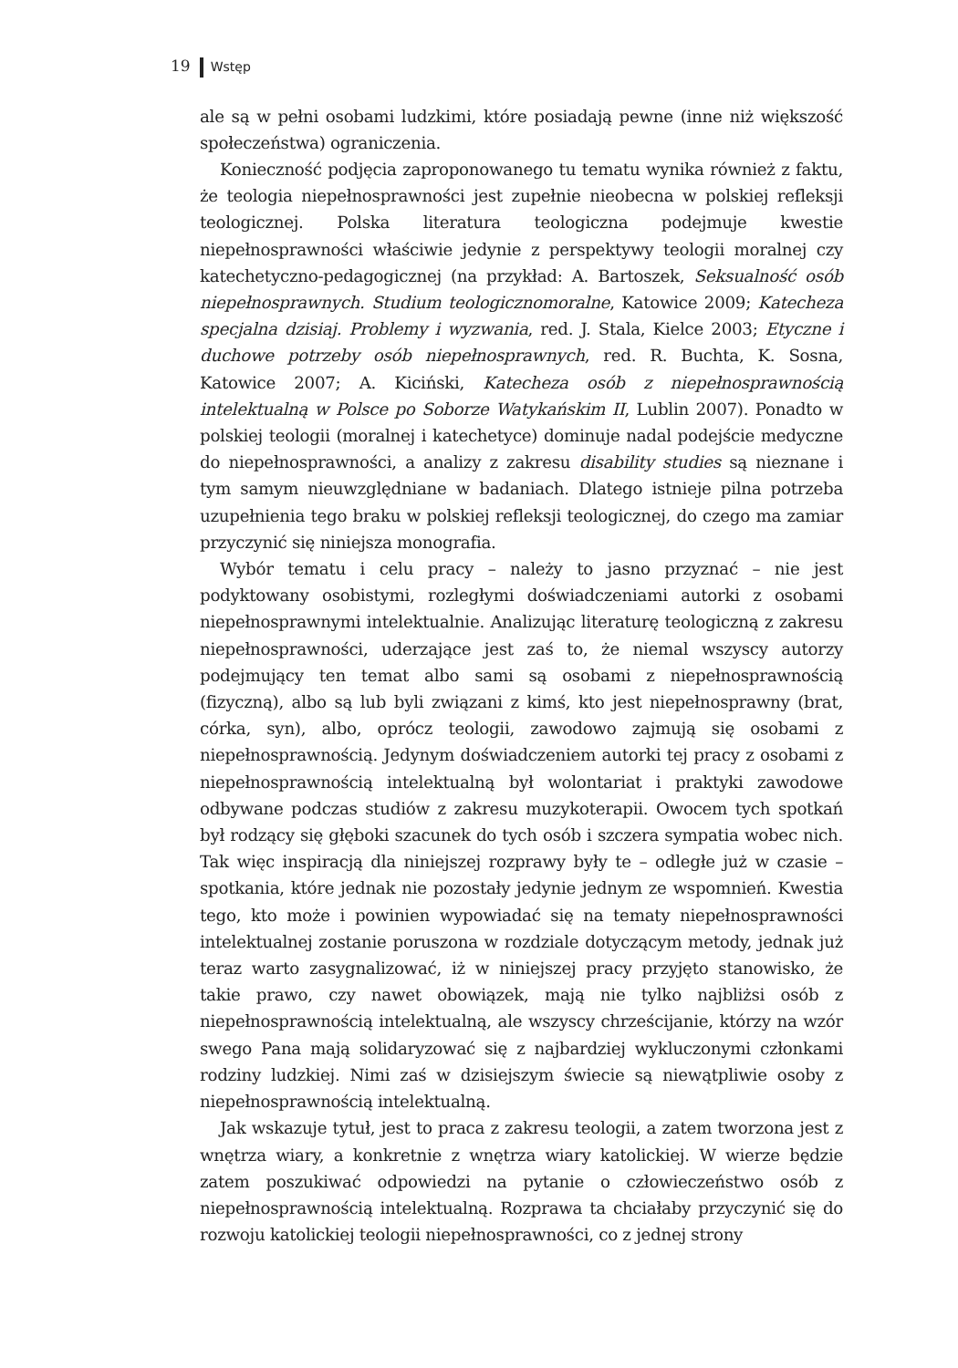19 Wstęp
ale są w pełni osobami ludzkimi, które posiadają pewne (inne niż większość społeczeństwa) ograniczenia.
Konieczność podjęcia zaproponowanego tu tematu wynika również z faktu, że teologia niepełnosprawności jest zupełnie nieobecna w polskiej refleksji teologicznej. Polska literatura teologiczna podejmuje kwestie niepełnosprawności właściwie jedynie z perspektywy teologii moralnej czy katechetyczno-pedagogicznej (na przykład: A. Bartoszek, Seksualność osób niepełnosprawnych. Studium teologicznomoralne, Katowice 2009; Katecheza specjalna dzisiaj. Problemy i wyzwania, red. J. Stala, Kielce 2003; Etyczne i duchowe potrzeby osób niepełnosprawnych, red. R. Buchta, K. Sosna, Katowice 2007; A. Kiciński, Katecheza osób z niepełnosprawnością intelektualną w Polsce po Soborze Watykańskim II, Lublin 2007). Ponadto w polskiej teologii (moralnej i katechetyce) dominuje nadal podejście medyczne do niepełnosprawności, a analizy z zakresu disability studies są nieznane i tym samym nieuwzględniane w badaniach. Dlatego istnieje pilna potrzeba uzupełnienia tego braku w polskiej refleksji teologicznej, do czego ma zamiar przyczynić się niniejsza monografia.
Wybór tematu i celu pracy – należy to jasno przyznać – nie jest podyktowany osobistymi, rozległymi doświadczeniami autorki z osobami niepełnosprawnymi intelektualnie. Analizując literaturę teologiczną z zakresu niepełnosprawności, uderzające jest zaś to, że niemal wszyscy autorzy podejmujący ten temat albo sami są osobami z niepełnosprawnością (fizyczną), albo są lub byli związani z kimś, kto jest niepełnosprawny (brat, córka, syn), albo, oprócz teologii, zawodowo zajmują się osobami z niepełnosprawnością. Jedynym doświadczeniem autorki tej pracy z osobami z niepełnosprawnością intelektualną był wolontariat i praktyki zawodowe odbywane podczas studiów z zakresu muzykoterapii. Owocem tych spotkań był rodzący się głęboki szacunek do tych osób i szczera sympatia wobec nich. Tak więc inspiracją dla niniejszej rozprawy były te – odległe już w czasie – spotkania, które jednak nie pozostały jedynie jednym ze wspomnień. Kwestia tego, kto może i powinien wypowiadać się na tematy niepełnosprawności intelektualnej zostanie poruszona w rozdziale dotyczącym metody, jednak już teraz warto zasygnalizować, iż w niniejszej pracy przyjęto stanowisko, że takie prawo, czy nawet obowiązek, mają nie tylko najbliżsi osób z niepełnosprawnością intelektualną, ale wszyscy chrześcijanie, którzy na wzór swego Pana mają solidaryzować się z najbardziej wykluczonymi członkami rodziny ludzkiej. Nimi zaś w dzisiejszym świecie są niewątpliwie osoby z niepełnosprawnością intelektualną.
Jak wskazuje tytuł, jest to praca z zakresu teologii, a zatem tworzona jest z wnętrza wiary, a konkretnie z wnętrza wiary katolickiej. W wierze będzie zatem poszukiwać odpowiedzi na pytanie o człowieczeństwo osób z niepełnosprawnością intelektualną. Rozprawa ta chciałaby przyczynić się do rozwoju katolickiej teologii niepełnosprawności, co z jednej strony